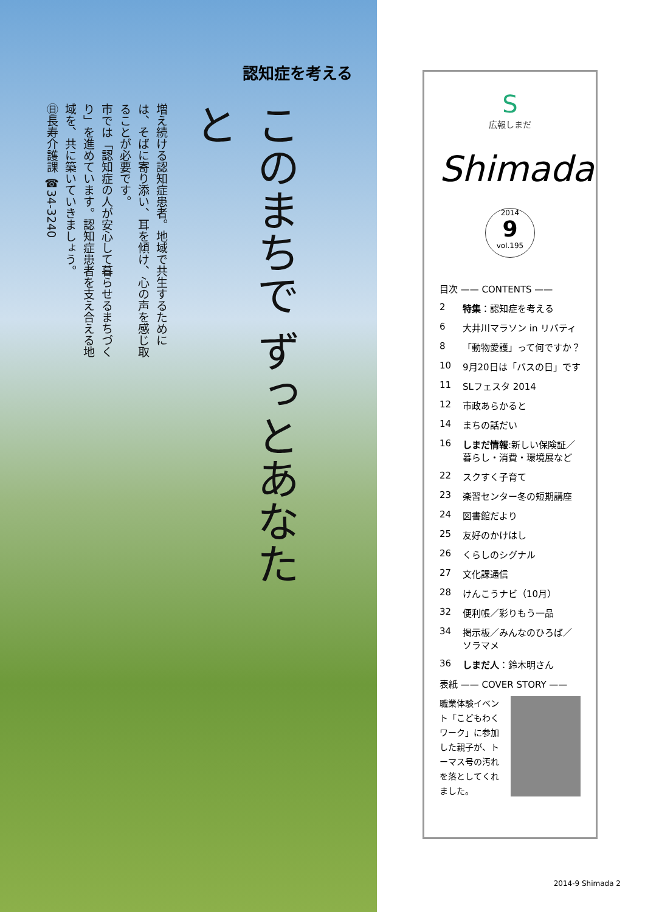認知症を考える
このまちで ずっとあなたと
増え続ける認知症患者。地域で共生するためには、そばに寄り添い、耳を傾け、心の声を感じ取ることが必要です。
市では「認知症の人が安心して暮らせるまちづくり」を進めています。認知症患者を支え合える地域を、共に築いていきましょう。
㊐長寿介護課 ☎34-3240
S
広報しまだ
Shimada
2014
9
vol.195
目次 —— CONTENTS ——
2 特集：認知症を考える
6 大井川マラソン in リバティ
8 「動物愛護」って何ですか？
10 9月20日は「バスの日」です
11 SLフェスタ 2014
12 市政あらかると
14 まちの話だい
16 しまだ情報:新しい保険証／暮らし・消費・環境展など
22 スクすく子育て
23 楽習センター冬の短期講座
24 図書館だより
25 友好のかけはし
26 くらしのシグナル
27 文化課通信
28 けんこうナビ（10月）
32 便利帳／彩りもう一品
34 掲示板／みんなのひろば／ソラマメ
36 しまだ人：鈴木明さん
表紙 —— COVER STORY ——
職業体験イベント「こどもわくワーク」に参加した親子が、トーマス号の汚れを落としてくれました。
2014-9 Shimada 2